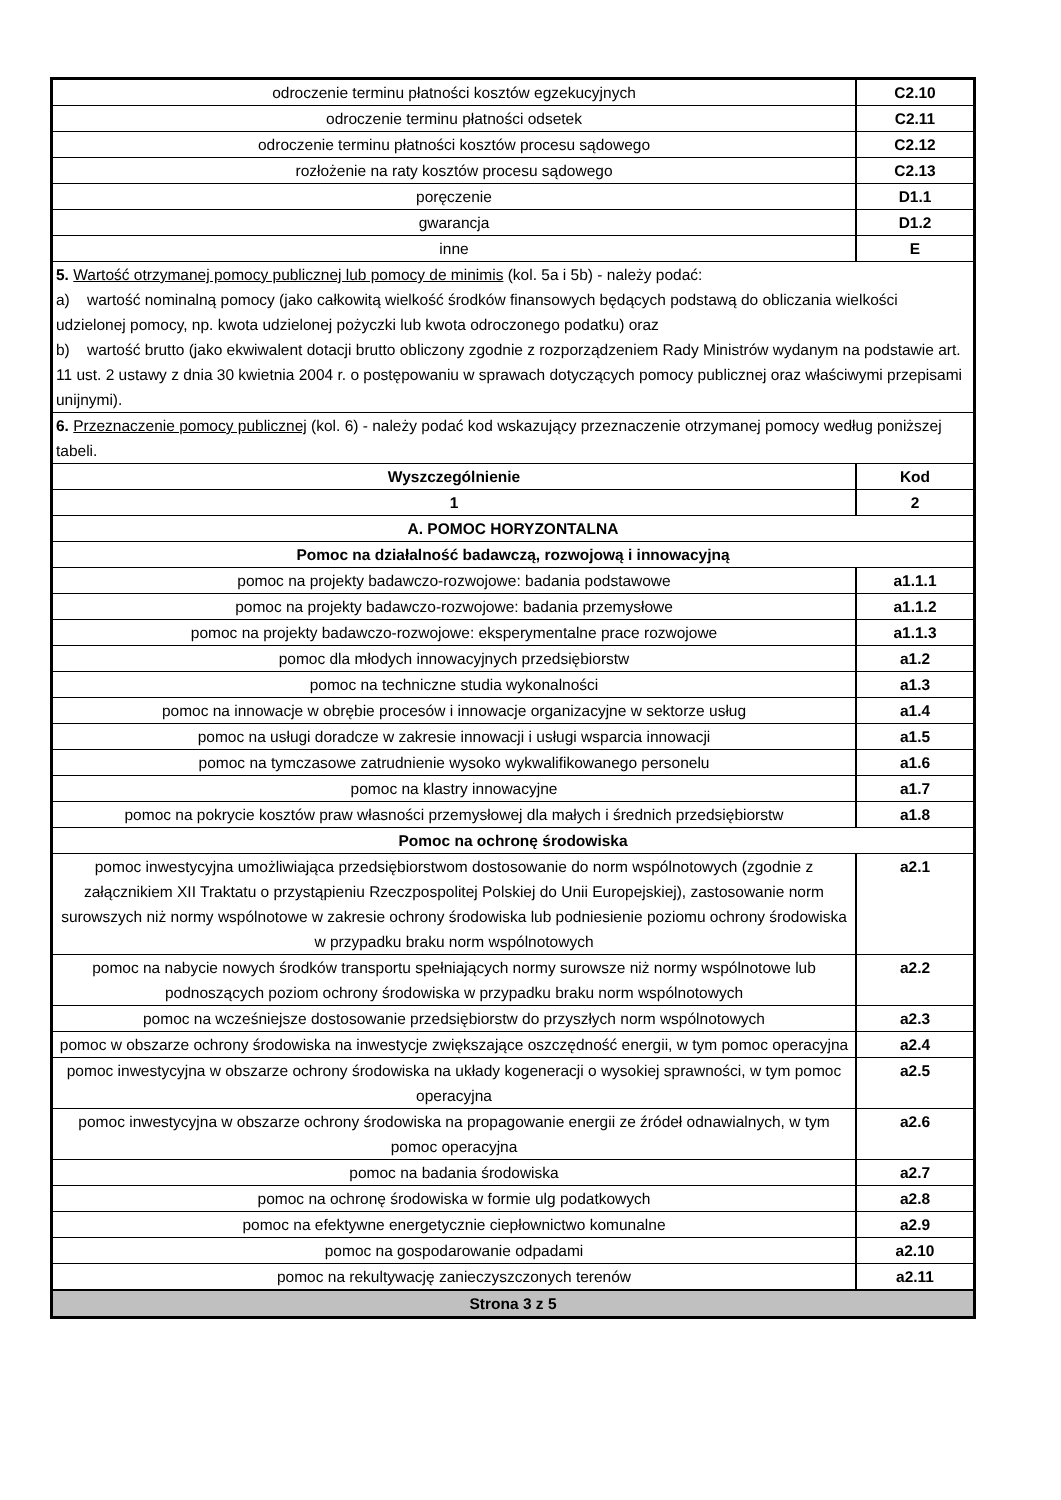| odroczenie terminu płatności kosztów egzekucyjnych | C2.10 |
| odroczenie terminu płatności odsetek | C2.11 |
| odroczenie terminu płatności kosztów procesu sądowego | C2.12 |
| rozłożenie na raty kosztów procesu sądowego | C2.13 |
| poręczenie | D1.1 |
| gwarancja | D1.2 |
| inne | E |
| 5. Wartość otrzymanej pomocy publicznej lub pomocy de minimis (kol. 5a i 5b) - należy podać: a) wartość nominalną pomocy (jako całkowitą wielkość środków finansowych będących podstawą do obliczania wielkości udzielonej pomocy, np. kwota udzielonej pożyczki lub kwota odroczonego podatku) oraz b) wartość brutto (jako ekwiwalent dotacji brutto obliczony zgodnie z rozporządzeniem Rady Ministrów wydanym na podstawie art. 11 ust. 2 ustawy z dnia 30 kwietnia 2004 r. o postępowaniu w sprawach dotyczących pomocy publicznej oraz właściwymi przepisami unijnymi). | |
| 6. Przeznaczenie pomocy publicznej (kol. 6) - należy podać kod wskazujący przeznaczenie otrzymanej pomocy według poniższej tabeli. | |
| Wyszczególnienie | Kod |
| 1 | 2 |
| A. POMOC HORYZONTALNA | |
| Pomoc na działalność badawczą, rozwojową i innowacyjną | |
| pomoc na projekty badawczo-rozwojowe: badania podstawowe | a1.1.1 |
| pomoc na projekty badawczo-rozwojowe: badania przemysłowe | a1.1.2 |
| pomoc na projekty badawczo-rozwojowe: eksperymentalne prace rozwojowe | a1.1.3 |
| pomoc dla młodych innowacyjnych przedsiębiorstw | a1.2 |
| pomoc na techniczne studia wykonalności | a1.3 |
| pomoc na innowacje w obrębie procesów i innowacje organizacyjne w sektorze usług | a1.4 |
| pomoc na usługi doradcze w zakresie innowacji i usługi wsparcia innowacji | a1.5 |
| pomoc na tymczasowe zatrudnienie wysoko wykwalifikowanego personelu | a1.6 |
| pomoc na klastry innowacyjne | a1.7 |
| pomoc na pokrycie kosztów praw własności przemysłowej dla małych i średnich przedsiębiorstw | a1.8 |
| Pomoc na ochronę środowiska | |
| pomoc inwestycyjna umożliwiająca przedsiębiorstwom dostosowanie do norm wspólnotowych (zgodnie z załącznikiem XII Traktatu o przystąpieniu Rzeczpospolitej Polskiej do Unii Europejskiej), zastosowanie norm surowszych niż normy wspólnotowe w zakresie ochrony środowiska lub podniesienie poziomu ochrony środowiska w przypadku braku norm wspólnotowych | a2.1 |
| pomoc na nabycie nowych środków transportu spełniających normy surowsze niż normy wspólnotowe lub podnoszących poziom ochrony środowiska w przypadku braku norm wspólnotowych | a2.2 |
| pomoc na wcześniejsze dostosowanie przedsiębiorstw do przyszłych norm wspólnotowych | a2.3 |
| pomoc w obszarze ochrony środowiska na inwestycje zwiększające oszczędność energii, w tym pomoc operacyjna | a2.4 |
| pomoc inwestycyjna w obszarze ochrony środowiska na układy kogeneracji o wysokiej sprawności, w tym pomoc operacyjna | a2.5 |
| pomoc inwestycyjna w obszarze ochrony środowiska na propagowanie energii ze źródeł odnawialnych, w tym pomoc operacyjna | a2.6 |
| pomoc na badania środowiska | a2.7 |
| pomoc na ochronę środowiska w formie ulg podatkowych | a2.8 |
| pomoc na efektywne energetycznie ciepłownictwo komunalne | a2.9 |
| pomoc na gospodarowanie odpadami | a2.10 |
| pomoc na rekultywację zanieczyszczonych terenów | a2.11 |
| Strona 3 z 5 | |